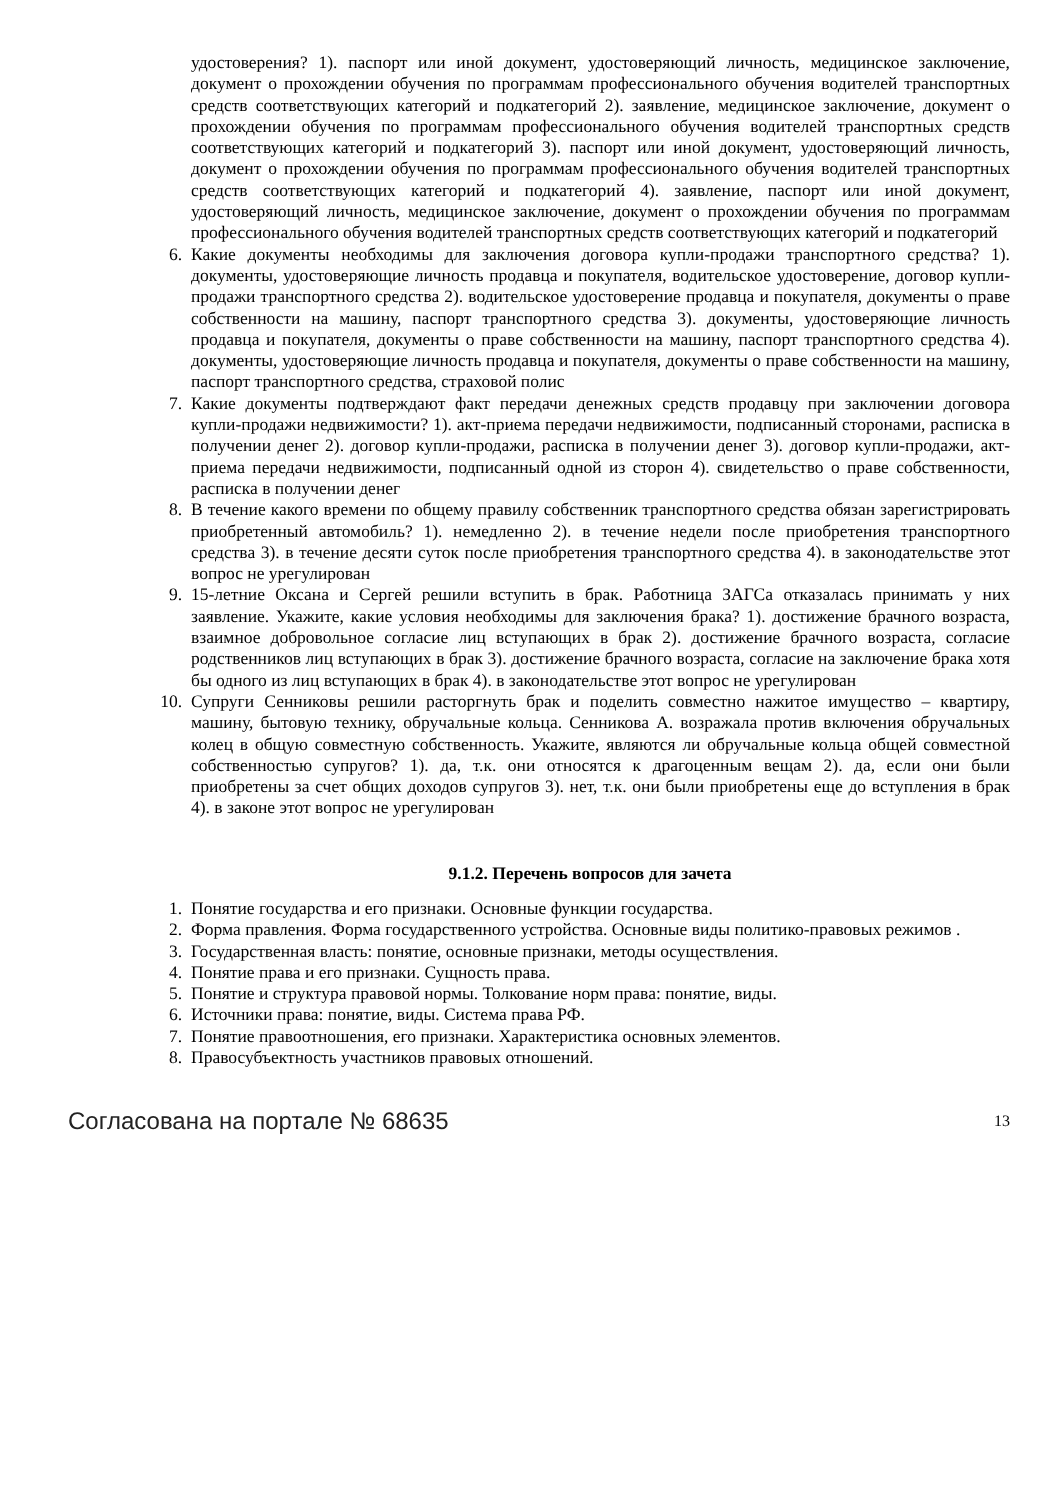удостоверения? 1). паспорт или иной документ, удостоверяющий личность, медицинское заключение, документ о прохождении обучения по программам профессионального обучения водителей транспортных средств соответствующих категорий и подкатегорий 2). заявление, медицинское заключение, документ о прохождении обучения по программам профессионального обучения водителей транспортных средств соответствующих категорий и подкатегорий 3). паспорт или иной документ, удостоверяющий личность, документ о прохождении обучения по программам профессионального обучения водителей транспортных средств соответствующих категорий и подкатегорий 4). заявление, паспорт или иной документ, удостоверяющий личность, медицинское заключение, документ о прохождении обучения по программам профессионального обучения водителей транспортных средств соответствующих категорий и подкатегорий
6. Какие документы необходимы для заключения договора купли-продажи транспортного средства? 1). документы, удостоверяющие личность продавца и покупателя, водительское удостоверение, договор купли-продажи транспортного средства 2). водительское удостоверение продавца и покупателя, документы о праве собственности на машину, паспорт транспортного средства 3). документы, удостоверяющие личность продавца и покупателя, документы о праве собственности на машину, паспорт транспортного средства 4). документы, удостоверяющие личность продавца и покупателя, документы о праве собственности на машину, паспорт транспортного средства, страховой полис
7. Какие документы подтверждают факт передачи денежных средств продавцу при заключении договора купли-продажи недвижимости? 1). акт-приема передачи недвижимости, подписанный сторонами, расписка в получении денег 2). договор купли-продажи, расписка в получении денег 3). договор купли-продажи, акт-приема передачи недвижимости, подписанный одной из сторон 4). свидетельство о праве собственности, расписка в получении денег
8. В течение какого времени по общему правилу собственник транспортного средства обязан зарегистрировать приобретенный автомобиль? 1). немедленно 2). в течение недели после приобретения транспортного средства 3). в течение десяти суток после приобретения транспортного средства 4). в законодательстве этот вопрос не урегулирован
9. 15-летние Оксана и Сергей решили вступить в брак. Работница ЗАГСа отказалась принимать у них заявление. Укажите, какие условия необходимы для заключения брака? 1). достижение брачного возраста, взаимное добровольное согласие лиц вступающих в брак 2). достижение брачного возраста, согласие родственников лиц вступающих в брак 3). достижение брачного возраста, согласие на заключение брака хотя бы одного из лиц вступающих в брак 4). в законодательстве этот вопрос не урегулирован
10. Супруги Сенниковы решили расторгнуть брак и поделить совместно нажитое имущество – квартиру, машину, бытовую технику, обручальные кольца. Сенникова А. возражала против включения обручальных колец в общую совместную собственность. Укажите, являются ли обручальные кольца общей совместной собственностью супругов? 1). да, т.к. они относятся к драгоценным вещам 2). да, если они были приобретены за счет общих доходов супругов 3). нет, т.к. они были приобретены еще до вступления в брак 4). в законе этот вопрос не урегулирован
9.1.2. Перечень вопросов для зачета
1. Понятие государства и его признаки. Основные функции государства.
2. Форма правления. Форма государственного устройства. Основные виды политико-правовых режимов .
3. Государственная власть: понятие, основные признаки, методы осуществления.
4. Понятие права и его признаки. Сущность права.
5. Понятие и структура правовой нормы. Толкование норм права: понятие, виды.
6. Источники права: понятие, виды. Система права РФ.
7. Понятие правоотношения, его признаки. Характеристика основных элементов.
8. Правосубъектность участников правовых отношений.
Согласована на портале № 68635 13